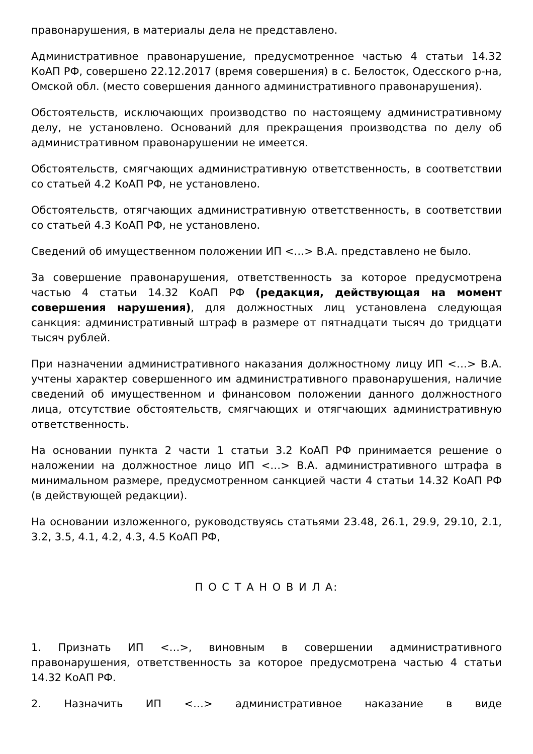правонарушения, в материалы дела не представлено.
Административное правонарушение, предусмотренное частью 4 статьи 14.32 КоАП РФ, совершено 22.12.2017 (время совершения) в с. Белосток, Одесского р-на, Омской обл. (место совершения данного административного правонарушения).
Обстоятельств, исключающих производство по настоящему административному делу, не установлено. Оснований для прекращения производства по делу об административном правонарушении не имеется.
Обстоятельств, смягчающих административную ответственность, в соответствии со статьей 4.2 КоАП РФ, не установлено.
Обстоятельств, отягчающих административную ответственность, в соответствии со статьей 4.3 КоАП РФ, не установлено.
Сведений об имущественном положении ИП <…> В.А. представлено не было.
За совершение правонарушения, ответственность за которое предусмотрена частью 4 статьи 14.32 КоАП РФ (редакция, действующая на момент совершения нарушения), для должностных лиц установлена следующая санкция: административный штраф в размере от пятнадцати тысяч до тридцати тысяч рублей.
При назначении административного наказания должностному лицу ИП <…> В.А. учтены характер совершенного им административного правонарушения, наличие сведений об имущественном и финансовом положении данного должностного лица, отсутствие обстоятельств, смягчающих и отягчающих административную ответственность.
На основании пункта 2 части 1 статьи 3.2 КоАП РФ принимается решение о наложении на должностное лицо ИП <…> В.А. административного штрафа в минимальном размере, предусмотренном санкцией части 4 статьи 14.32 КоАП РФ (в действующей редакции).
На основании изложенного, руководствуясь статьями 23.48, 26.1, 29.9, 29.10, 2.1, 3.2, 3.5, 4.1, 4.2, 4.3, 4.5 КоАП РФ,
П О С Т А Н О В И Л А:
1. Признать ИП <…>, виновным в совершении административного правонарушения, ответственность за которое предусмотрена частью 4 статьи 14.32 КоАП РФ.
2. Назначить ИП <…> административное наказание в виде